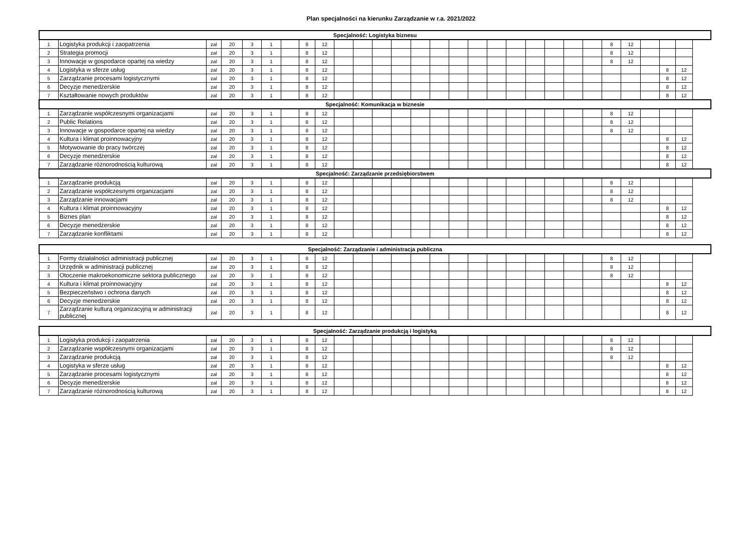Plan specjalności na kierunku Zarządzanie w r.a. 2021/2022
| Specjalność: Logistyka biznesu | | | | | | | | | | | | | | | | | | | | | | | | | | | |
| --- | --- | --- | --- | --- | --- | --- | --- | --- | --- | --- | --- | --- | --- | --- | --- | --- | --- | --- | --- | --- | --- | --- | --- | --- | --- | --- | --- |
| 1 | Logistyka produkcji i zaopatrzenia | zal | 20 | 3 | 1 | | 8 | 12 | | | | | | | | | | | | | | | 8 | 12 | | | |
| 2 | Strategia promocji | zal | 20 | 3 | 1 | | 8 | 12 | | | | | | | | | | | | | | | 8 | 12 | | | |
| 3 | Innowacje w gospodarce opartej na wiedzy | zal | 20 | 3 | 1 | | 8 | 12 | | | | | | | | | | | | | | | 8 | 12 | | | |
| 4 | Logistyka w sferze usług | zal | 20 | 3 | 1 | | 8 | 12 | | | | | | | | | | | | | | | | | | 8 | 12 |
| 5 | Zarządzanie procesami logistycznymi | zal | 20 | 3 | 1 | | 8 | 12 | | | | | | | | | | | | | | | | | | 8 | 12 |
| 6 | Decyzje menedżerskie | zal | 20 | 3 | 1 | | 8 | 12 | | | | | | | | | | | | | | | | | | 8 | 12 |
| 7 | Kształtowanie nowych produktów | zal | 20 | 3 | 1 | | 8 | 12 | | | | | | | | | | | | | | | | | | 8 | 12 |
| Specjalność: Komunikacja w biznesie | | | | | | | | | | | | | | | | | | | | | | | | | | | |
| 1 | Zarządzanie współczesnymi organizacjami | zal | 20 | 3 | 1 | | 8 | 12 | | | | | | | | | | | | | | | 8 | 12 | | | |
| 2 | Public Relations | zal | 20 | 3 | 1 | | 8 | 12 | | | | | | | | | | | | | | | 8 | 12 | | | |
| 3 | Innowacje w gospodarce opartej na wiedzy | zal | 20 | 3 | 1 | | 8 | 12 | | | | | | | | | | | | | | | 8 | 12 | | | |
| 4 | Kultura i klimat proinnowacyjny | zal | 20 | 3 | 1 | | 8 | 12 | | | | | | | | | | | | | | | | | | 8 | 12 |
| 5 | Motywowanie do pracy twórczej | zal | 20 | 3 | 1 | | 8 | 12 | | | | | | | | | | | | | | | | | | 8 | 12 |
| 6 | Decyzje menedżerskie | zal | 20 | 3 | 1 | | 8 | 12 | | | | | | | | | | | | | | | | | | 8 | 12 |
| 7 | Zarządzanie różnorodnością kulturową | zal | 20 | 3 | 1 | | 8 | 12 | | | | | | | | | | | | | | | | | | 8 | 12 |
| Specjalność: Zarządzanie przedsiębiorstwem | | | | | | | | | | | | | | | | | | | | | | | | | | | |
| 1 | Zarządzanie produkcją | zal | 20 | 3 | 1 | | 8 | 12 | | | | | | | | | | | | | | | 8 | 12 | | | |
| 2 | Zarządzanie współczesnymi organizacjami | zal | 20 | 3 | 1 | | 8 | 12 | | | | | | | | | | | | | | | 8 | 12 | | | |
| 3 | Zarządzanie innowacjami | zal | 20 | 3 | 1 | | 8 | 12 | | | | | | | | | | | | | | | 8 | 12 | | | |
| 4 | Kultura i klimat proinnowacyjny | zal | 20 | 3 | 1 | | 8 | 12 | | | | | | | | | | | | | | | | | | 8 | 12 |
| 5 | Biznes plan | zal | 20 | 3 | 1 | | 8 | 12 | | | | | | | | | | | | | | | | | | 8 | 12 |
| 6 | Decyzje menedżerskie | zal | 20 | 3 | 1 | | 8 | 12 | | | | | | | | | | | | | | | | | | 8 | 12 |
| 7 | Zarządzanie konfliktami | zal | 20 | 3 | 1 | | 8 | 12 | | | | | | | | | | | | | | | | | | 8 | 12 |
| Specjalność: Zarządzanie i administracja publiczna | | | | | | | | | | | | | | | | | | | | | | | | | | | |
| --- | --- | --- | --- | --- | --- | --- | --- | --- | --- | --- | --- | --- | --- | --- | --- | --- | --- | --- | --- | --- | --- | --- | --- | --- | --- | --- | --- |
| 1 | Formy działalności administracji publicznej | zal | 20 | 3 | 1 | | 8 | 12 | | | | | | | | | | | | | | | 8 | 12 | | | |
| 2 | Urzędnik w administracji publicznej | zal | 20 | 3 | 1 | | 8 | 12 | | | | | | | | | | | | | | | 8 | 12 | | | |
| 3 | Otoczenie makroekonomiczne sektora publicznego | zal | 20 | 3 | 1 | | 8 | 12 | | | | | | | | | | | | | | | 8 | 12 | | | |
| 4 | Kultura i klimat proinnowacyjny | zal | 20 | 3 | 1 | | 8 | 12 | | | | | | | | | | | | | | | | | | 8 | 12 |
| 5 | Bezpieczeństwo i ochrona danych | zal | 20 | 3 | 1 | | 8 | 12 | | | | | | | | | | | | | | | | | | 8 | 12 |
| 6 | Decyzje menedżerskie | zal | 20 | 3 | 1 | | 8 | 12 | | | | | | | | | | | | | | | | | | 8 | 12 |
| 7 | Zarządzanie kulturą organizacyjną w administracji publicznej | zal | 20 | 3 | 1 | | 8 | 12 | | | | | | | | | | | | | | | | | | 8 | 12 |
| Specjalność: Zarządzanie produkcją i logistyką | | | | | | | | | | | | | | | | | | | | | | | | | | | |
| --- | --- | --- | --- | --- | --- | --- | --- | --- | --- | --- | --- | --- | --- | --- | --- | --- | --- | --- | --- | --- | --- | --- | --- | --- | --- | --- | --- |
| 1 | Logistyka produkcji i zaopatrzenia | zal | 20 | 3 | 1 | | 8 | 12 | | | | | | | | | | | | | | | 8 | 12 | | | |
| 2 | Zarządzanie współczesnymi organizacjami | zal | 20 | 3 | 1 | | 8 | 12 | | | | | | | | | | | | | | | 8 | 12 | | | |
| 3 | Zarządzanie produkcją | zal | 20 | 3 | 1 | | 8 | 12 | | | | | | | | | | | | | | | 8 | 12 | | | |
| 4 | Logistyka w sferze usług | zal | 20 | 3 | 1 | | 8 | 12 | | | | | | | | | | | | | | | | | | 8 | 12 |
| 5 | Zarządzanie procesami logistycznymi | zal | 20 | 3 | 1 | | 8 | 12 | | | | | | | | | | | | | | | | | | 8 | 12 |
| 6 | Decyzje menedżerskie | zal | 20 | 3 | 1 | | 8 | 12 | | | | | | | | | | | | | | | | | | 8 | 12 |
| 7 | Zarządzanie różnorodnością kulturową | zal | 20 | 3 | 1 | | 8 | 12 | | | | | | | | | | | | | | | | | | 8 | 12 |